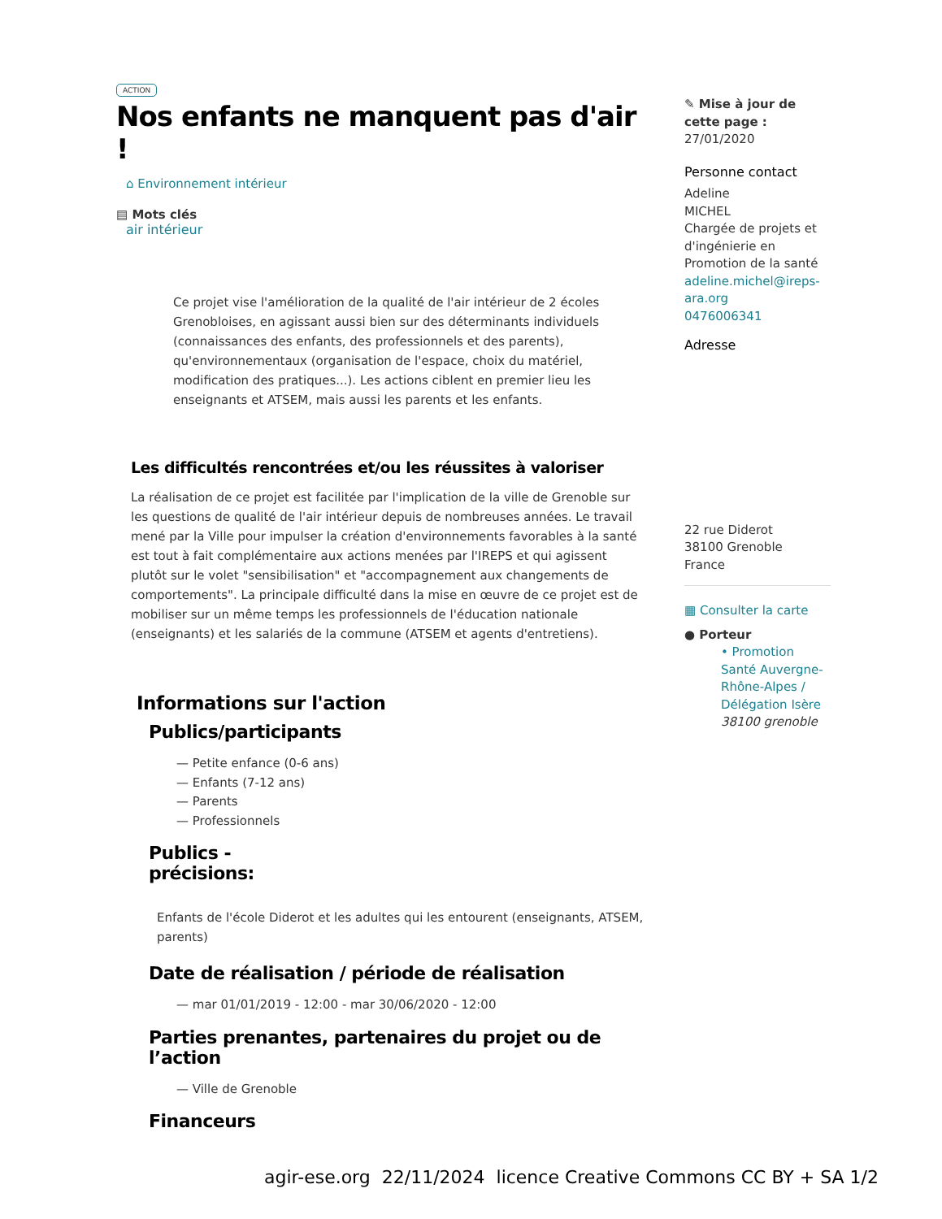ACTION
Nos enfants ne manquent pas d'air !
⌂ Environnement intérieur
▤ Mots clés
air intérieur
Ce projet vise l'amélioration de la qualité de l'air intérieur de 2 écoles Grenobloises, en agissant aussi bien sur des déterminants individuels (connaissances des enfants, des professionnels et des parents), qu'environnementaux (organisation de l'espace, choix du matériel, modification des pratiques...). Les actions ciblent en premier lieu les enseignants et ATSEM, mais aussi les parents et les enfants.
Les difficultés rencontrées et/ou les réussites à valoriser
La réalisation de ce projet est facilitée par l'implication de la ville de Grenoble sur les questions de qualité de l'air intérieur depuis de nombreuses années. Le travail mené par la Ville pour impulser la création d'environnements favorables à la santé est tout à fait complémentaire aux actions menées par l'IREPS et qui agissent plutôt sur le volet "sensibilisation" et "accompagnement aux changements de comportements". La principale difficulté dans la mise en œuvre de ce projet est de mobiliser sur un même temps les professionnels de l'éducation nationale (enseignants) et les salariés de la commune (ATSEM et agents d'entretiens).
Informations sur l'action
Publics/participants
— Petite enfance (0-6 ans)
— Enfants (7-12 ans)
— Parents
— Professionnels
Publics -
précisions:
Enfants de l'école Diderot et les adultes qui les entourent (enseignants, ATSEM, parents)
Date de réalisation / période de réalisation
— mar 01/01/2019 - 12:00 - mar 30/06/2020 - 12:00
Parties prenantes, partenaires du projet ou de l’action
— Ville de Grenoble
Financeurs
✎ Mise à jour de cette page :
27/01/2020
Personne contact
Adeline
MICHEL
Chargée de projets et d'ingénierie en Promotion de la santé
adeline.michel@ireps-ara.org
0476006341
Adresse
22 rue Diderot
38100 Grenoble
France
▦ Consulter la carte
● Porteur
• Promotion Santé Auvergne-Rhône-Alpes / Délégation Isère
38100 grenoble
agir-ese.org 22/11/2024 licence Creative Commons CC BY + SA 1/2